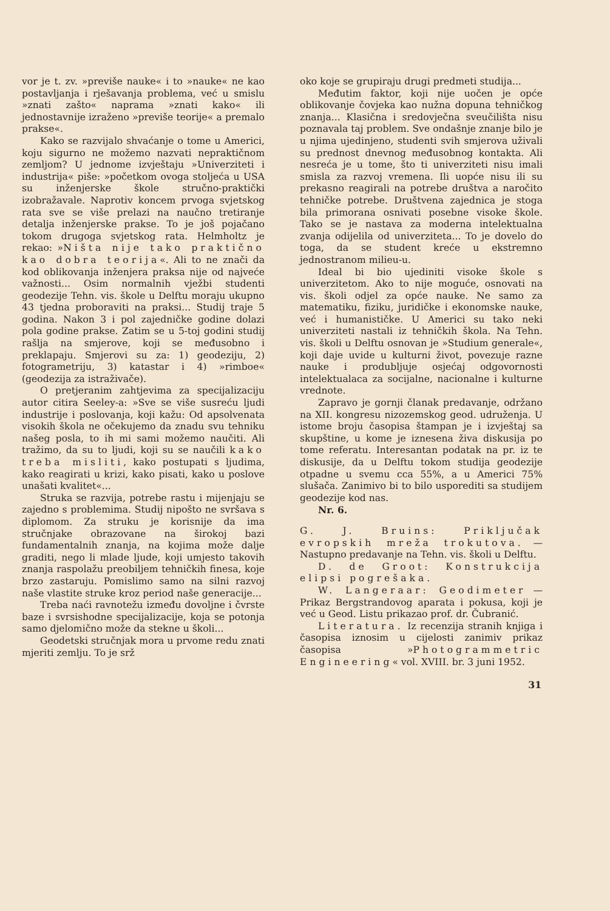vor je t. zv. »previše nauke« i to »nauke« ne kao postavljanja i rješavanja problema, već u smislu »znati zašto« naprama »znati kako« ili jednostavnije izraženo »previše teorije« a premalo prakse«.
Kako se razvijalo shvaćanje o tome u Americi, koju sigurno ne možemo nazvati nepraktičnom zemljom? U jednome izvještaju »Univerziteti i industrija« piše: »početkom ovoga stoljeća u USA su inženjerske škole stručno-praktički izobražavale. Naprotiv koncem prvoga svjetskog rata sve se više prelazi na naučno tretiranje detalja inženjerske prakse. To je još pojačano tokom drugoga svjetskog rata. Helmholtz je rekao: »Ništa nije tako praktično kao dobra teorija«. Ali to ne znači da kod oblikovanja inženjera praksa nije od najveće važnosti... Osim normalnih vježbi studenti geodezije Tehn. vis. škole u Delftu moraju ukupno 43 tjedna proboraviti na praksi... Studij traje 5 godina. Nakon 3 i pol zajedničke godine dolazi pola godine prakse. Zatim se u 5-toj godini studij rašlja na smjerove, koji se međusobno i preklapaju. Smjerovi su za: 1) geodeziju, 2) fotogrametriju, 3) katastar i 4) »rimboe« (geodezija za istraživače).
O pretjeranim zahtjevima za specijalizaciju autor citira Seeley-a: »Sve se više susreću ljudi industrije i poslovanja, koji kažu: Od apsolvenata visokih škola ne očekujemo da znadu svu tehniku našeg posla, to ih mi sami možemo naučiti. Ali tražimo, da su to ljudi, koji su se naučili kako treba misliti, kako postupati s ljudima, kako reagirati u krizi, kako pisati, kako u poslove unašati kvalitet«...
Struka se razvija, potrebe rastu i mijenjaju se zajedno s problemima. Studij nipošto ne svršava s diplomom. Za struku je korisnije da ima stručnjake obrazovane na širokoj bazi fundamentalnih znanja, na kojima može dalje graditi, nego li mlade ljude, koji umjesto takovih znanja raspolažu preobiljem tehničkih finesa, koje brzo zastaruju. Pomislimo samo na silni razvoj naše vlastite struke kroz period naše generacije...
Treba naći ravnotežu između dovoljne i čvrste baze i svrsishodne specijalizacije, koja se potonja samo djelomično može da stekne u školi...
Geodetski stručnjak mora u prvome redu znati mjeriti zemlju. To je srž
oko koje se grupiraju drugi predmeti studija...
Međutim faktor, koji nije uočen je opće oblikovanje čovjeka kao nužna dopuna tehničkog znanja... Klasična i sredovječna sveučilišta nisu poznavala taj problem. Sve ondašnje znanje bilo je u njima ujedinjeno, studenti svih smjerova uživali su prednost dnevnog međusobnog kontakta. Ali nesreća je u tome, što ti univerziteti nisu imali smisla za razvoj vremena. Ili uopće nisu ili su prekasno reagirali na potrebe društva a naročito tehničke potrebe. Društvena zajednica je stoga bila primorana osnivati posebne visoke škole. Tako se je nastava za moderna intelektualna zvanja odijelila od univerziteta... To je dovelo do toga, da se student kreće u ekstremno jednostranom milieu-u.
Ideal bi bio ujediniti visoke škole s univerzitetom. Ako to nije moguće, osnovati na vis. školi odjel za opće nauke. Ne samo za matematiku, fiziku, juridičke i ekonomske nauke, već i humanističke. U Americi su tako neki univerziteti nastali iz tehničkih škola. Na Tehn. vis. školi u Delftu osnovan je »Studium generale«, koji daje uvide u kulturni život, povezuje razne nauke i produbljuje osjećaj odgovornosti intelektualaca za socijalne, nacionalne i kulturne vrednote.
Zapravo je gornji članak predavanje, održano na XII. kongresu nizozemskog geod. udruženja. U istome broju časopisa štampan je i izvještaj sa skupštine, u kome je iznesena živa diskusija po tome referatu. Interesantan podatak na pr. iz te diskusije, da u Delftu tokom studija geodezije otpadne u svemu cca 55%, a u Americi 75% slušača. Zanimivo bi to bilo usporediti sa studijem geodezije kod nas.
Nr. 6.
G. J. Bruins: Priključak evropskih mreža trokutova. — Nastupno predavanje na Tehn. vis. školi u Delftu.
D. de Groot: Konstrukcija elipsi pogrešaka.
W. Langeraar: Geodimeter — Prikaz Bergstrandovog aparata i pokusa, koji je već u Geod. Listu prikazao prof. dr. Čubranić.
Literatura. Iz recenzija stranih knjiga i časopisa iznosim u cijelosti zanimiv prikaz časopisa »Photogrammetric Engineering« vol. XVIII. br. 3 juni 1952.
31